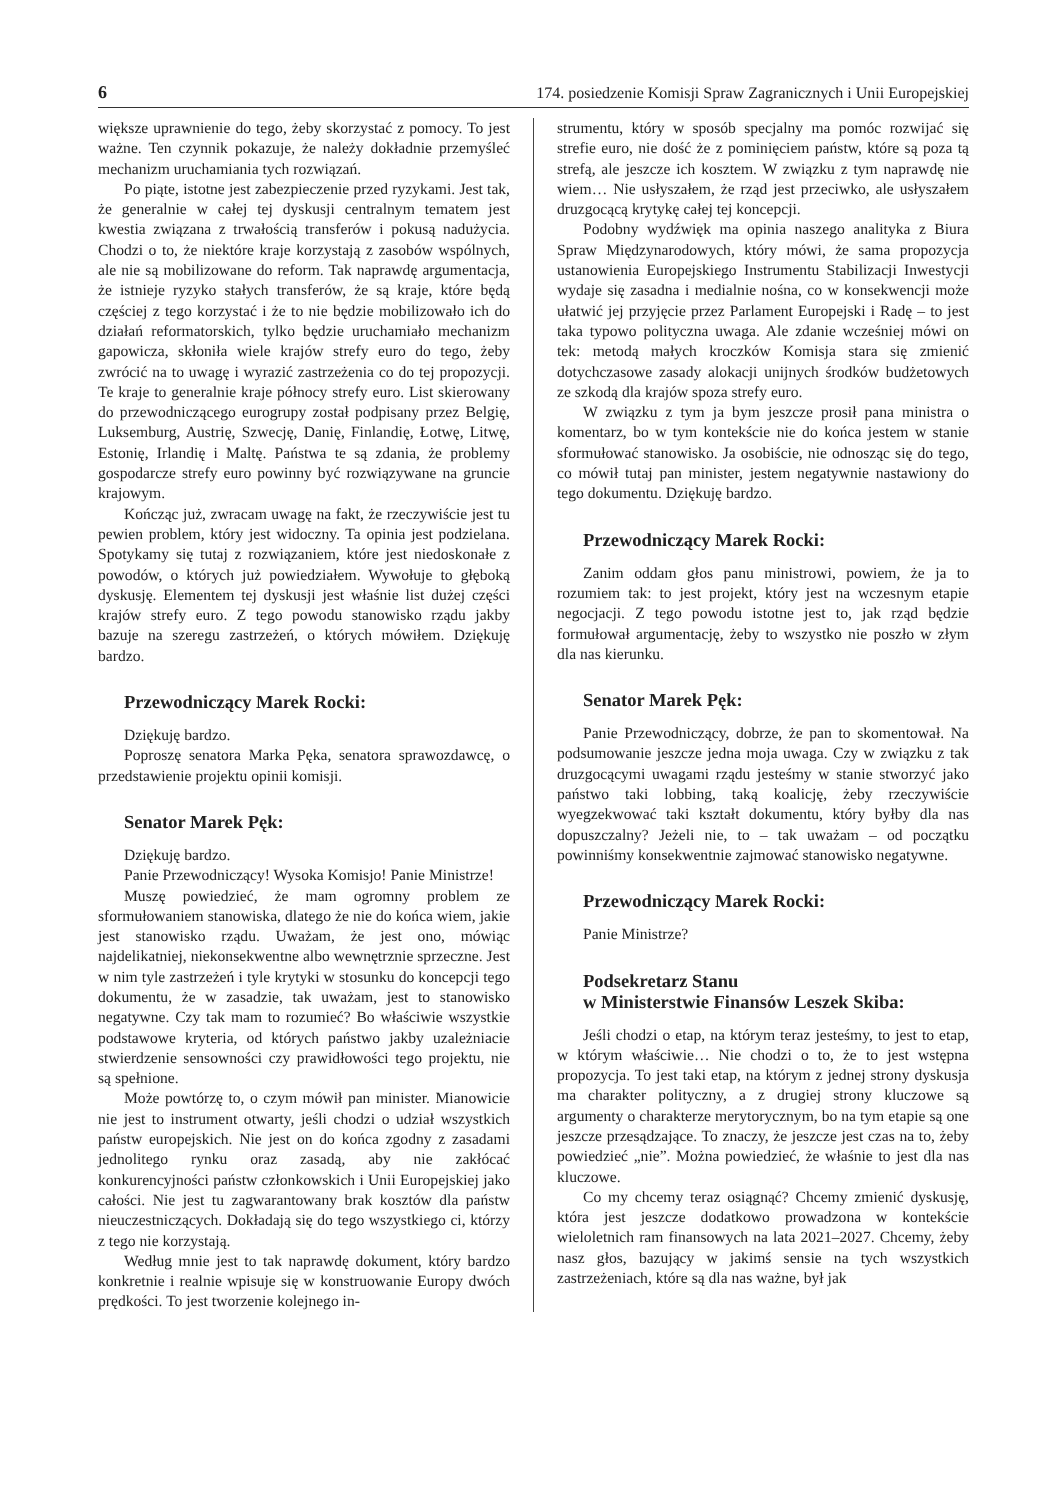6 174. posiedzenie Komisji Spraw Zagranicznych i Unii Europejskiej
większe uprawnienie do tego, żeby skorzystać z pomocy. To jest ważne. Ten czynnik pokazuje, że należy dokładnie przemyśleć mechanizm uruchamiania tych rozwiązań.
Po piąte, istotne jest zabezpieczenie przed ryzykami. Jest tak, że generalnie w całej tej dyskusji centralnym tematem jest kwestia związana z trwałością transferów i pokusą nadużycia. Chodzi o to, że niektóre kraje korzystają z zasobów wspólnych, ale nie są mobilizowane do reform. Tak naprawdę argumentacja, że istnieje ryzyko stałych transferów, że są kraje, które będą częściej z tego korzystać i że to nie będzie mobilizowało ich do działań reformatorskich, tylko będzie uruchamiało mechanizm gapowicza, skłoniła wiele krajów strefy euro do tego, żeby zwrócić na to uwagę i wyrazić zastrzeżenia co do tej propozycji. Te kraje to generalnie kraje północy strefy euro. List skierowany do przewodniczącego eurogrupy został podpisany przez Belgię, Luksemburg, Austrię, Szwecję, Danię, Finlandię, Łotwę, Litwę, Estonię, Irlandię i Maltę. Państwa te są zdania, że problemy gospodarcze strefy euro powinny być rozwiązywane na gruncie krajowym.
Kończąc już, zwracam uwagę na fakt, że rzeczywiście jest tu pewien problem, który jest widoczny. Ta opinia jest podzielana. Spotykamy się tutaj z rozwiązaniem, które jest niedoskonałe z powodów, o których już powiedziałem. Wywołuje to głęboką dyskusję. Elementem tej dyskusji jest właśnie list dużej części krajów strefy euro. Z tego powodu stanowisko rządu jakby bazuje na szeregu zastrzeżeń, o których mówiłem. Dziękuję bardzo.
Przewodniczący Marek Rocki:
Dziękuję bardzo.
Poproszę senatora Marka Pęka, senatora sprawozdawcę, o przedstawienie projektu opinii komisji.
Senator Marek Pęk:
Dziękuję bardzo.
Panie Przewodniczący! Wysoka Komisjo! Panie Ministrze!
Muszę powiedzieć, że mam ogromny problem ze sformułowaniem stanowiska, dlatego że nie do końca wiem, jakie jest stanowisko rządu. Uważam, że jest ono, mówiąc najdelikatniej, niekonsekwentne albo wewnętrznie sprzeczne. Jest w nim tyle zastrzeżeń i tyle krytyki w stosunku do koncepcji tego dokumentu, że w zasadzie, tak uważam, jest to stanowisko negatywne. Czy tak mam to rozumieć? Bo właściwie wszystkie podstawowe kryteria, od których państwo jakby uzależniacie stwierdzenie sensowności czy prawidłowości tego projektu, nie są spełnione.
Może powtórzę to, o czym mówił pan minister. Mianowicie nie jest to instrument otwarty, jeśli chodzi o udział wszystkich państw europejskich. Nie jest on do końca zgodny z zasadami jednolitego rynku oraz zasadą, aby nie zakłócać konkurencyjności państw członkowskich i Unii Europejskiej jako całości. Nie jest tu zagwarantowany brak kosztów dla państw nieuczestniczących. Dokładają się do tego wszystkiego ci, którzy z tego nie korzystają.
Według mnie jest to tak naprawdę dokument, który bardzo konkretnie i realnie wpisuje się w konstruowanie Europy dwóch prędkości. To jest tworzenie kolejnego in-
strumentu, który w sposób specjalny ma pomóc rozwijać się strefie euro, nie dość że z pominięciem państw, które są poza tą strefą, ale jeszcze ich kosztem. W związku z tym naprawdę nie wiem… Nie usłyszałem, że rząd jest przeciwko, ale usłyszałem druzgocącą krytykę całej tej koncepcji.
Podobny wydźwięk ma opinia naszego analityka z Biura Spraw Międzynarodowych, który mówi, że sama propozycja ustanowienia Europejskiego Instrumentu Stabilizacji Inwestycji wydaje się zasadna i medialnie nośna, co w konsekwencji może ułatwić jej przyjęcie przez Parlament Europejski i Radę – to jest taka typowo polityczna uwaga. Ale zdanie wcześniej mówi on tek: metodą małych kroczków Komisja stara się zmienić dotychczasowe zasady alokacji unijnych środków budżetowych ze szkodą dla krajów spoza strefy euro.
W związku z tym ja bym jeszcze prosił pana ministra o komentarz, bo w tym kontekście nie do końca jestem w stanie sformułować stanowisko. Ja osobiście, nie odnosząc się do tego, co mówił tutaj pan minister, jestem negatywnie nastawiony do tego dokumentu. Dziękuję bardzo.
Przewodniczący Marek Rocki:
Zanim oddam głos panu ministrowi, powiem, że ja to rozumiem tak: to jest projekt, który jest na wczesnym etapie negocjacji. Z tego powodu istotne jest to, jak rząd będzie formułował argumentację, żeby to wszystko nie poszło w złym dla nas kierunku.
Senator Marek Pęk:
Panie Przewodniczący, dobrze, że pan to skomentował. Na podsumowanie jeszcze jedna moja uwaga. Czy w związku z tak druzgocącymi uwagami rządu jesteśmy w stanie stworzyć jako państwo taki lobbing, taką koalicję, żeby rzeczywiście wyegzekwować taki kształt dokumentu, który byłby dla nas dopuszczalny? Jeżeli nie, to – tak uważam – od początku powinniśmy konsekwentnie zajmować stanowisko negatywne.
Przewodniczący Marek Rocki:
Panie Ministrze?
Podsekretarz Stanu
w Ministerstwie Finansów Leszek Skiba:
Jeśli chodzi o etap, na którym teraz jesteśmy, to jest to etap, w którym właściwie… Nie chodzi o to, że to jest wstępna propozycja. To jest taki etap, na którym z jednej strony dyskusja ma charakter polityczny, a z drugiej strony kluczowe są argumenty o charakterze merytorycznym, bo na tym etapie są one jeszcze przesądzające. To znaczy, że jeszcze jest czas na to, żeby powiedzieć „nie”. Można powiedzieć, że właśnie to jest dla nas kluczowe.
Co my chcemy teraz osiągnąć? Chcemy zmienić dyskusję, która jest jeszcze dodatkowo prowadzona w kontekście wieloletnich ram finansowych na lata 2021–2027. Chcemy, żeby nasz głos, bazujący w jakimś sensie na tych wszystkich zastrzeżeniach, które są dla nas ważne, był jak